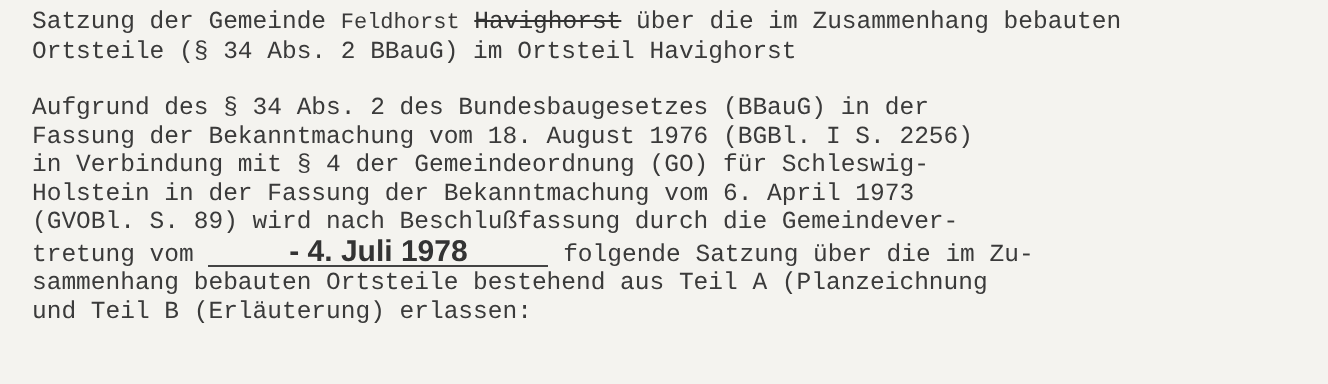Satzung der Gemeinde Feldhorst Havighorst über die im Zusammenhang bebauten
Ortsteile (§ 34 Abs. 2 BBauG) im Ortsteil Havighorst
Aufgrund des § 34 Abs. 2 des Bundesbaugesetzes (BBauG) in der
Fassung der Bekanntmachung vom 18. August 1976 (BGBl. I S. 2256)
in Verbindung mit § 4 der Gemeindeordnung (GO) für Schleswig-
Holstein in der Fassung der Bekanntmachung vom 6. April 1973
(GVOBl. S. 89) wird nach Beschlußfassung durch die Gemeindever-
tretung vom - 4. Juli 1978 folgende Satzung über die im Zu-
sammenhang bebauten Ortsteile bestehend aus Teil A (Planzeichnung
und Teil B (Erläuterung) erlassen: